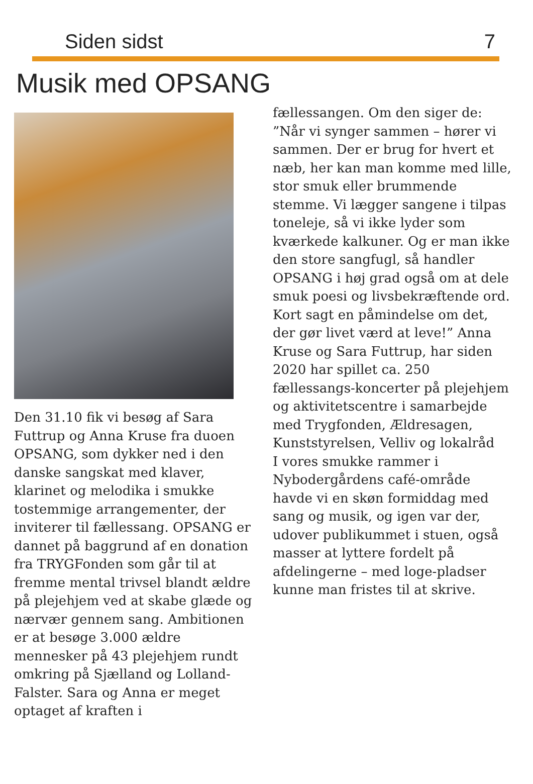Siden sidst 7
Musik med OPSANG
Den 31.10 fik vi besøg af Sara Futtrup og Anna Kruse fra duoen OPSANG, som dykker ned i den danske sangskat med klaver, klarinet og melodika i smukke tostemmige arrangementer, der inviterer til fællessang. OPSANG er dannet på baggrund af en donation fra TRYGFonden som går til at fremme mental trivsel blandt ældre på plejehjem ved at skabe glæde og nærvær gennem sang. Ambitionen er at besøge 3.000 ældre mennesker på 43 plejehjem rundt omkring på Sjælland og Lolland-Falster. Sara og Anna er meget optaget af kraften i
fællessangen. Om den siger de: ”Når vi synger sammen – hører vi sammen. Der er brug for hvert et næb, her kan man komme med lille, stor smuk eller brummende stemme. Vi lægger sangene i tilpas toneleje, så vi ikke lyder som kværkede kalkuner. Og er man ikke den store sangfugl, så handler OPSANG i høj grad også om at dele smuk poesi og livsbekræftende ord. Kort sagt en påmindelse om det, der gør livet værd at leve!” Anna Kruse og Sara Futtrup, har siden 2020 har spillet ca. 250 fællessangs-koncerter på plejehjem og aktivitetscentre i samarbejde med Trygfonden, Ældresagen, Kunststyrelsen, Velliv og lokalråd
I vores smukke rammer i Nybodergårdens café-område havde vi en skøn formiddag med sang og musik, og igen var der, udover publikummet i stuen, også masser at lyttere fordelt på afdelingerne – med loge-pladser kunne man fristes til at skrive.